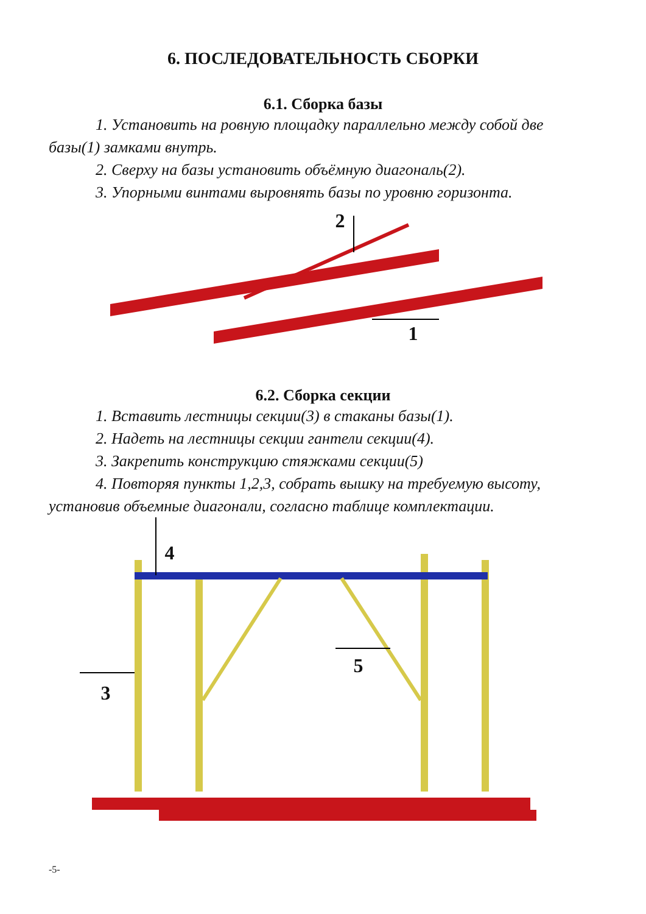6. ПОСЛЕДОВАТЕЛЬНОСТЬ СБОРКИ
6.1. Сборка базы
1. Установить на ровную площадку параллельно между собой две базы(1) замками внутрь.
2. Сверху на базы установить объёмную диагональ(2).
3. Упорными винтами выровнять базы по уровню горизонта.
2
1
6.2. Сборка секции
1. Вставить лестницы секции(3) в стаканы базы(1).
2. Надеть на лестницы секции гантели секции(4).
3. Закрепить конструкцию стяжками секции(5)
4. Повторяя пункты 1,2,3, собрать вышку на требуемую высоту, установив объемные диагонали, согласно таблице комплектации.
4
5
3
-5-